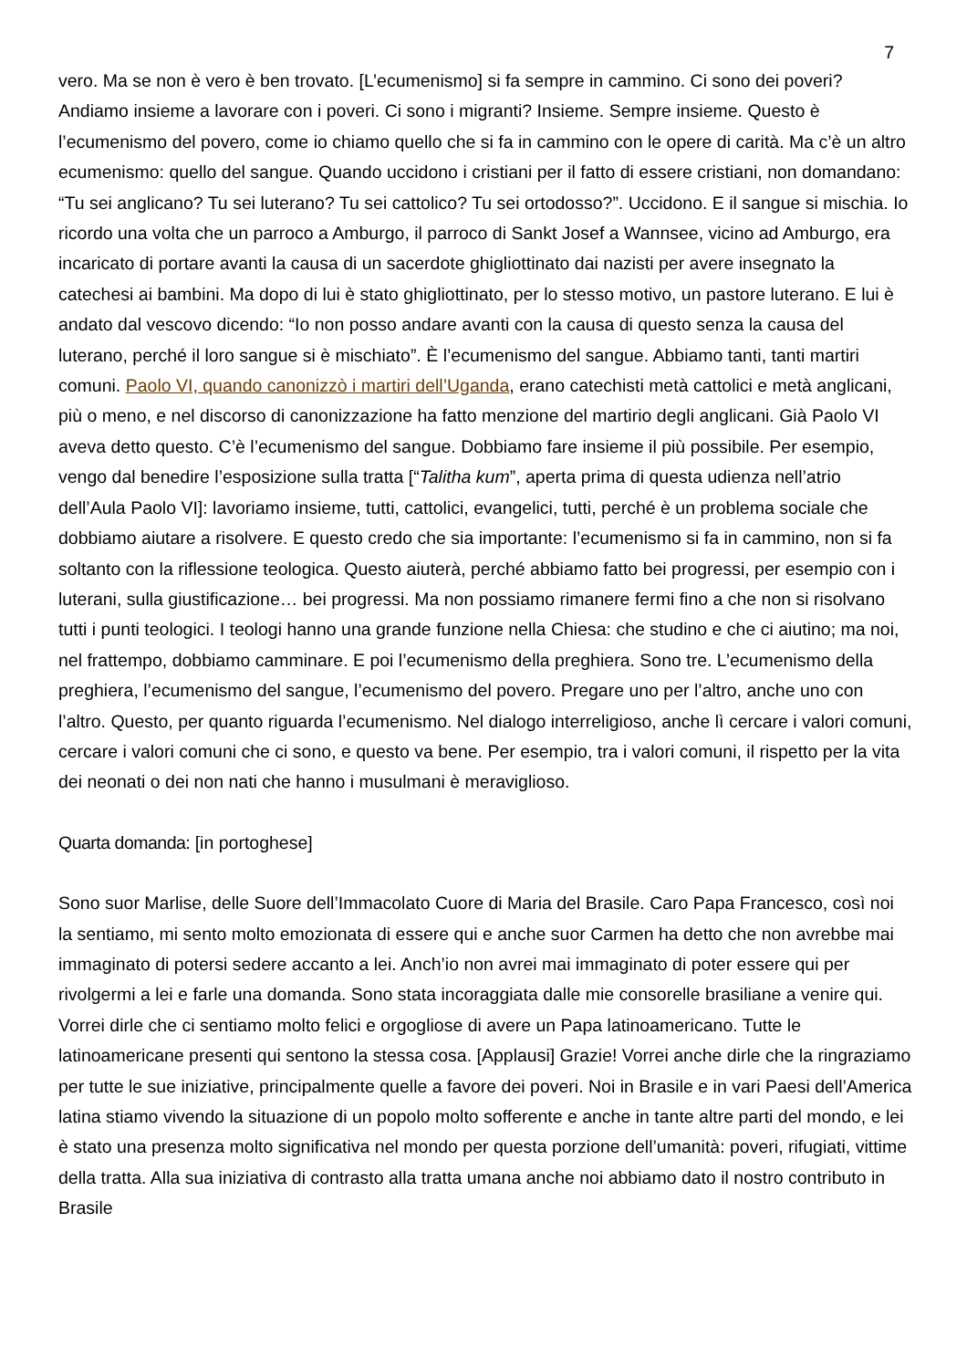7
vero. Ma se non è vero è ben trovato. [L’ecumenismo] si fa sempre in cammino. Ci sono dei poveri? Andiamo insieme a lavorare con i poveri. Ci sono i migranti? Insieme. Sempre insieme. Questo è l’ecumenismo del povero, come io chiamo quello che si fa in cammino con le opere di carità. Ma c’è un altro ecumenismo: quello del sangue. Quando uccidono i cristiani per il fatto di essere cristiani, non domandano: “Tu sei anglicano? Tu sei luterano? Tu sei cattolico? Tu sei ortodosso?”. Uccidono. E il sangue si mischia. Io ricordo una volta che un parroco a Amburgo, il parroco di Sankt Josef a Wannsee, vicino ad Amburgo, era incaricato di portare avanti la causa di un sacerdote ghigliottinato dai nazisti per avere insegnato la catechesi ai bambini. Ma dopo di lui è stato ghigliottinato, per lo stesso motivo, un pastore luterano. E lui è andato dal vescovo dicendo: “Io non posso andare avanti con la causa di questo senza la causa del luterano, perché il loro sangue si è mischiato”. È l’ecumenismo del sangue. Abbiamo tanti, tanti martiri comuni. Paolo VI, quando canonizzò i martiri dell’Uganda, erano catechisti metà cattolici e metà anglicani, più o meno, e nel discorso di canonizzazione ha fatto menzione del martirio degli anglicani. Già Paolo VI aveva detto questo. C’è l’ecumenismo del sangue. Dobbiamo fare insieme il più possibile. Per esempio, vengo dal benedire l’esposizione sulla tratta [“Talitha kum”, aperta prima di questa udienza nell’atrio dell’Aula Paolo VI]: lavoriamo insieme, tutti, cattolici, evangelici, tutti, perché è un problema sociale che dobbiamo aiutare a risolvere. E questo credo che sia importante: l’ecumenismo si fa in cammino, non si fa soltanto con la riflessione teologica. Questo aiuterà, perché abbiamo fatto bei progressi, per esempio con i luterani, sulla giustificazione… bei progressi. Ma non possiamo rimanere fermi fino a che non si risolvano tutti i punti teologici. I teologi hanno una grande funzione nella Chiesa: che studino e che ci aiutino; ma noi, nel frattempo, dobbiamo camminare. E poi l’ecumenismo della preghiera. Sono tre. L’ecumenismo della preghiera, l’ecumenismo del sangue, l’ecumenismo del povero. Pregare uno per l’altro, anche uno con l’altro. Questo, per quanto riguarda l’ecumenismo. Nel dialogo interreligioso, anche lì cercare i valori comuni, cercare i valori comuni che ci sono, e questo va bene. Per esempio, tra i valori comuni, il rispetto per la vita dei neonati o dei non nati che hanno i musulmani è meraviglioso.
Quarta domanda: [in portoghese]
Sono suor Marlise, delle Suore dell’Immacolato Cuore di Maria del Brasile. Caro Papa Francesco, così noi la sentiamo, mi sento molto emozionata di essere qui e anche suor Carmen ha detto che non avrebbe mai immaginato di potersi sedere accanto a lei. Anch’io non avrei mai immaginato di poter essere qui per rivolgermi a lei e farle una domanda. Sono stata incoraggiata dalle mie consorelle brasiliane a venire qui. Vorrei dirle che ci sentiamo molto felici e orgogliose di avere un Papa latinoamericano. Tutte le latinoamericane presenti qui sentono la stessa cosa. [Applausi] Grazie! Vorrei anche dirle che la ringraziamo per tutte le sue iniziative, principalmente quelle a favore dei poveri. Noi in Brasile e in vari Paesi dell’America latina stiamo vivendo la situazione di un popolo molto sofferente e anche in tante altre parti del mondo, e lei è stato una presenza molto significativa nel mondo per questa porzione dell’umanità: poveri, rifugiati, vittime della tratta. Alla sua iniziativa di contrasto alla tratta umana anche noi abbiamo dato il nostro contributo in Brasile